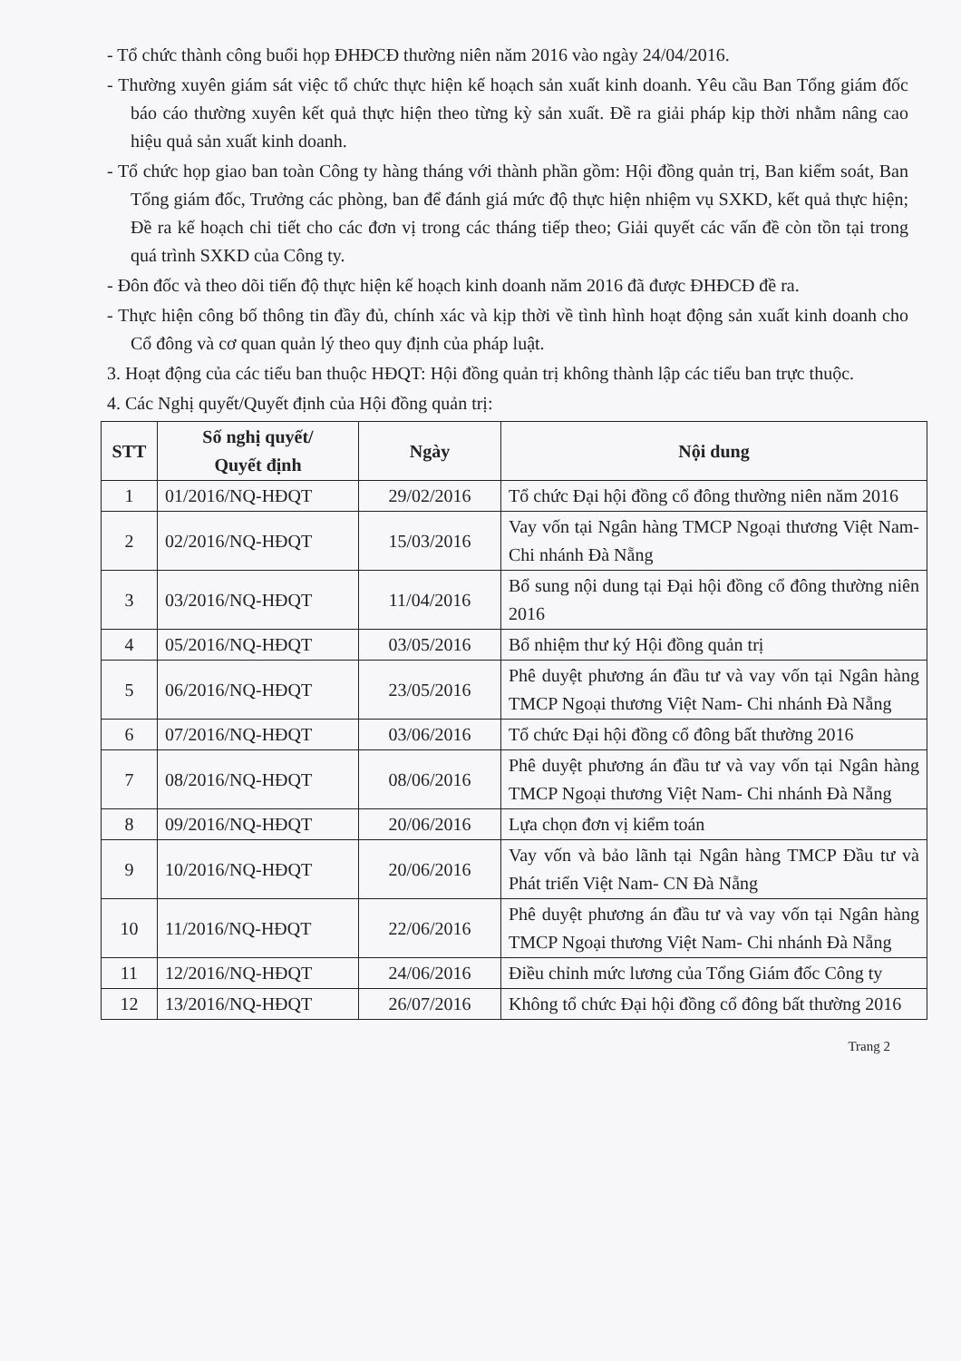- Tổ chức thành công buổi họp ĐHĐCĐ thường niên năm 2016 vào ngày 24/04/2016.
- Thường xuyên giám sát việc tổ chức thực hiện kế hoạch sản xuất kinh doanh. Yêu cầu Ban Tổng giám đốc báo cáo thường xuyên kết quả thực hiện theo từng kỳ sản xuất. Đề ra giải pháp kịp thời nhằm nâng cao hiệu quả sản xuất kinh doanh.
- Tổ chức họp giao ban toàn Công ty hàng tháng với thành phần gồm: Hội đồng quản trị, Ban kiểm soát, Ban Tổng giám đốc, Trưởng các phòng, ban để đánh giá mức độ thực hiện nhiệm vụ SXKD, kết quả thực hiện; Đề ra kế hoạch chi tiết cho các đơn vị trong các tháng tiếp theo; Giải quyết các vấn đề còn tồn tại trong quá trình SXKD của Công ty.
- Đôn đốc và theo dõi tiến độ thực hiện kế hoạch kinh doanh năm 2016 đã được ĐHĐCĐ đề ra.
- Thực hiện công bố thông tin đầy đủ, chính xác và kịp thời về tình hình hoạt động sản xuất kinh doanh cho Cổ đông và cơ quan quản lý theo quy định của pháp luật.
3. Hoạt động của các tiểu ban thuộc HĐQT: Hội đồng quản trị không thành lập các tiểu ban trực thuộc.
4. Các Nghị quyết/Quyết định của Hội đồng quản trị:
| STT | Số nghị quyết/ Quyết định | Ngày | Nội dung |
| --- | --- | --- | --- |
| 1 | 01/2016/NQ-HĐQT | 29/02/2016 | Tổ chức Đại hội đồng cổ đông thường niên năm 2016 |
| 2 | 02/2016/NQ-HĐQT | 15/03/2016 | Vay vốn tại Ngân hàng TMCP Ngoại thương Việt Nam- Chi nhánh Đà Nẵng |
| 3 | 03/2016/NQ-HĐQT | 11/04/2016 | Bổ sung nội dung tại Đại hội đồng cổ đông thường niên 2016 |
| 4 | 05/2016/NQ-HĐQT | 03/05/2016 | Bổ nhiệm thư ký Hội đồng quản trị |
| 5 | 06/2016/NQ-HĐQT | 23/05/2016 | Phê duyệt phương án đầu tư và vay vốn tại Ngân hàng TMCP Ngoại thương Việt Nam- Chi nhánh Đà Nẵng |
| 6 | 07/2016/NQ-HĐQT | 03/06/2016 | Tổ chức Đại hội đồng cổ đông bất thường 2016 |
| 7 | 08/2016/NQ-HĐQT | 08/06/2016 | Phê duyệt phương án đầu tư và vay vốn tại Ngân hàng TMCP Ngoại thương Việt Nam- Chi nhánh Đà Nẵng |
| 8 | 09/2016/NQ-HĐQT | 20/06/2016 | Lựa chọn đơn vị kiểm toán |
| 9 | 10/2016/NQ-HĐQT | 20/06/2016 | Vay vốn và bảo lãnh tại Ngân hàng TMCP Đầu tư và Phát triển Việt Nam- CN Đà Nẵng |
| 10 | 11/2016/NQ-HĐQT | 22/06/2016 | Phê duyệt phương án đầu tư và vay vốn tại Ngân hàng TMCP Ngoại thương Việt Nam- Chi nhánh Đà Nẵng |
| 11 | 12/2016/NQ-HĐQT | 24/06/2016 | Điều chỉnh mức lương của Tổng Giám đốc Công ty |
| 12 | 13/2016/NQ-HĐQT | 26/07/2016 | Không tổ chức Đại hội đồng cổ đông bất thường 2016 |
Trang 2